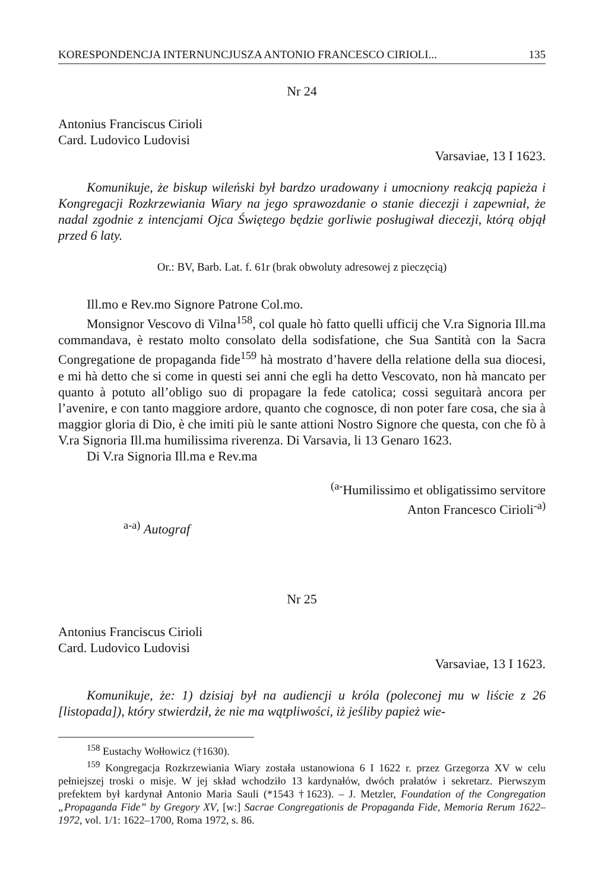KORESPONDENCJA INTERNUNCJUSZA ANTONIO FRANCESCO CIRIOLI... 135
Nr 24
Antonius Franciscus Cirioli
Card. Ludovico Ludovisi
Varsaviae, 13 I 1623.
Komunikuje, że biskup wileński był bardzo uradowany i umocniony reakcją papieża i Kongregacji Rozkrzewiania Wiary na jego sprawozdanie o stanie diecezji i zapewniał, że nadal zgodnie z intencjami Ojca Świętego będzie gorliwie posługiwał diecezji, którą objął przed 6 laty.
Or.: BV, Barb. Lat. f. 61r (brak obwoluty adresowej z pieczęcią)
Ill.mo e Rev.mo Signore Patrone Col.mo.
Monsignor Vescovo di Vilna<sup>158</sup>, col quale hò fatto quelli ufficij che V.ra Signoria Ill.ma commandava, è restato molto consolato della sodisfatione, che Sua Santità con la Sacra Congregatione de propaganda fide<sup>159</sup> hà mostrato d’havere della relatione della sua diocesi, e mi hà detto che si come in questi sei anni che egli ha detto Vescovato, non hà mancato per quanto à potuto all’obligo suo di propagare la fede catolica; cossi seguitarà ancora per l’avenire, e con tanto maggiore ardore, quanto che cognosce, di non poter fare cosa, che sia à maggior gloria di Dio, è che imiti più le sante attioni Nostro Signore che questa, con che fò à V.ra Signoria Ill.ma humilissima riverenza. Di Varsavia, li 13 Genaro 1623.
Di V.ra Signoria Ill.ma e Rev.ma
<sup>(a-</sup>Humilissimo et obligatissimo servitore
Anton Francesco Cirioli<sup>-a)</sup>
<sup>a-a)</sup> Autograf
Nr 25
Antonius Franciscus Cirioli
Card. Ludovico Ludovisi
Varsaviae, 13 I 1623.
Komunikuje, że: 1) dzisiaj był na audiencji u króla (poleconej mu w liście z 26 [listopada]), który stwierdził, że nie ma wątpliwości, iż jeśliby papież wie-
<sup>158</sup> Eustachy Wołłowicz (†1630).
<sup>159</sup> Kongregacja Rozkrzewiania Wiary została ustanowiona 6 I 1622 r. przez Grzegorza XV w celu pełniejszej troski o misje. W jej skład wchodziło 13 kardynałów, dwóch prałatów i sekretarz. Pierwszym prefektem był kardynał Antonio Maria Sauli (*1543 †1623). – J. Metzler, Foundation of the Congregation „Propaganda Fide” by Gregory XV, [w:] Sacrae Congregationis de Propaganda Fide, Memoria Rerum 1622–1972, vol. 1/1: 1622–1700, Roma 1972, s. 86.